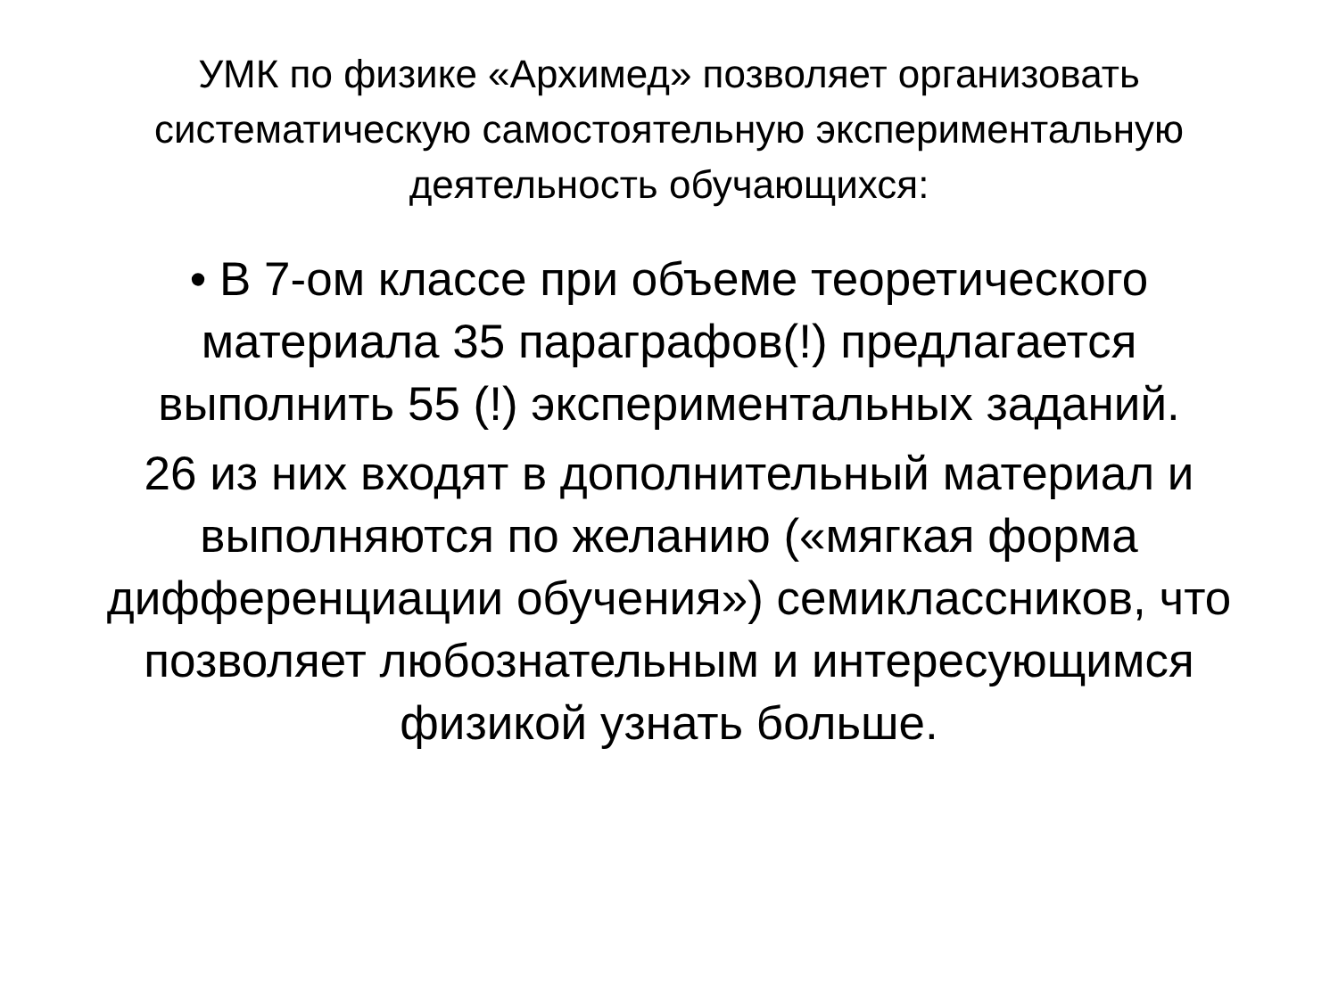УМК по физике «Архимед» позволяет организовать систематическую самостоятельную экспериментальную деятельность обучающихся:
• В 7-ом классе при объеме теоретического материала 35 параграфов(!) предлагается выполнить 55 (!) экспериментальных заданий.
26 из них входят в дополнительный материал и выполняются по желанию («мягкая форма дифференциации обучения») семиклассников, что позволяет любознательным и интересующимся физикой узнать больше.